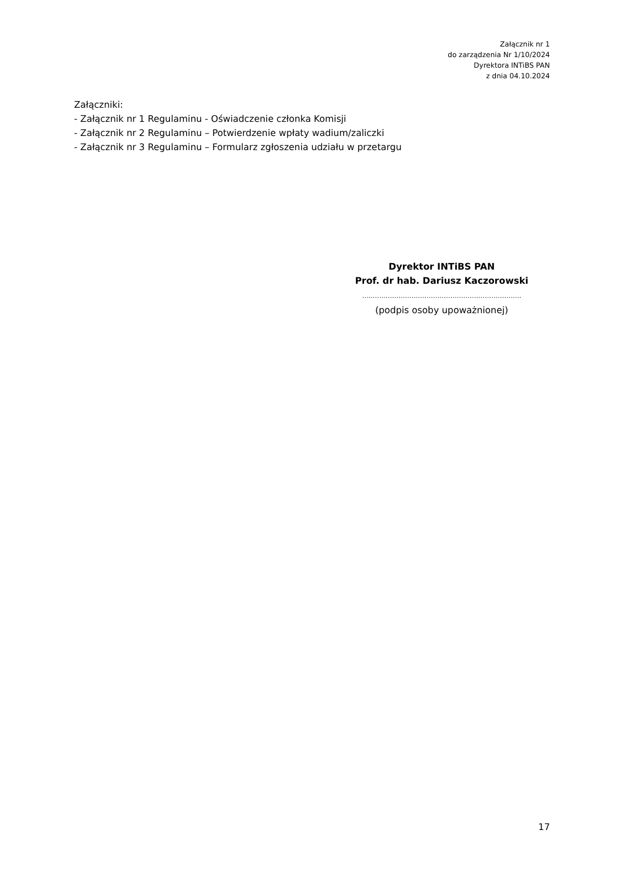Załącznik nr 1
do zarządzenia Nr 1/10/2024
Dyrektora INTiBS PAN
z dnia 04.10.2024
Załączniki:
- Załącznik nr 1 Regulaminu - Oświadczenie członka Komisji
- Załącznik nr 2 Regulaminu – Potwierdzenie wpłaty wadium/zaliczki
- Załącznik nr 3 Regulaminu – Formularz zgłoszenia udziału w przetargu
Dyrektor INTiBS PAN
Prof. dr hab. Dariusz Kaczorowski
…..…….……………………………………………………..
(podpis osoby upoważnionej)
17